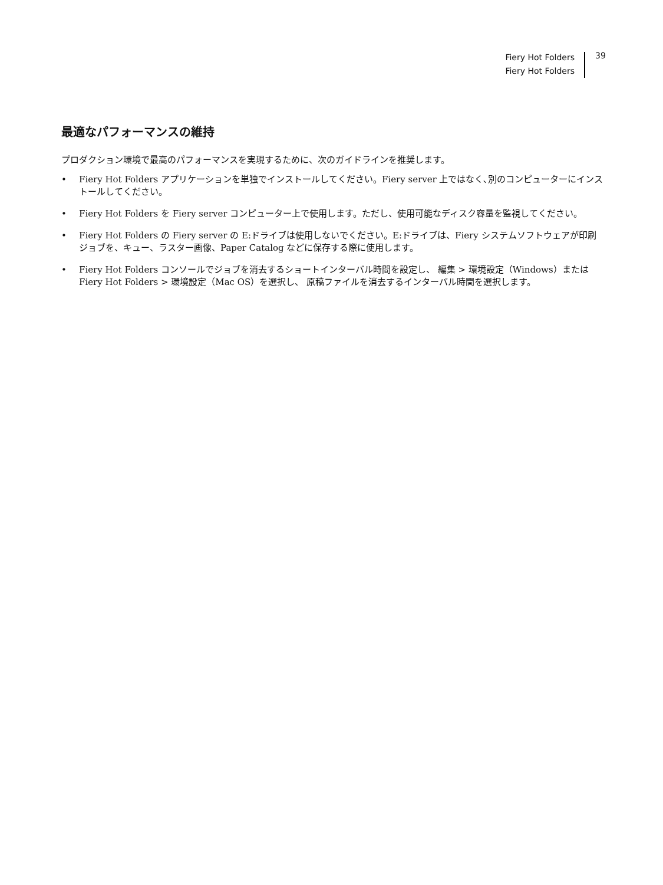Fiery Hot Folders
Fiery Hot Folders
39
最適なパフォーマンスの維持
プロダクション環境で最高のパフォーマンスを実現するために、次のガイドラインを推奨します。
• Fiery Hot Folders アプリケーションを単独でインストールしてください。Fiery server 上ではなく､別のコンピューターにインストールしてください。
• Fiery Hot Folders を Fiery server コンピューター上で使用します。ただし、使用可能なディスク容量を監視してください。
• Fiery Hot Folders の Fiery server の E:ドライブは使用しないでください。E:ドライブは、Fiery システムソフトウェアが印刷ジョブを、キュー、ラスター画像、Paper Catalog などに保存する際に使用します。
• Fiery Hot Folders コンソールでジョブを消去するショートインターバル時間を設定し、 編集 > 環境設定（Windows）または Fiery Hot Folders > 環境設定（Mac OS）を選択し、 原稿ファイルを消去するインターバル時間を選択します。